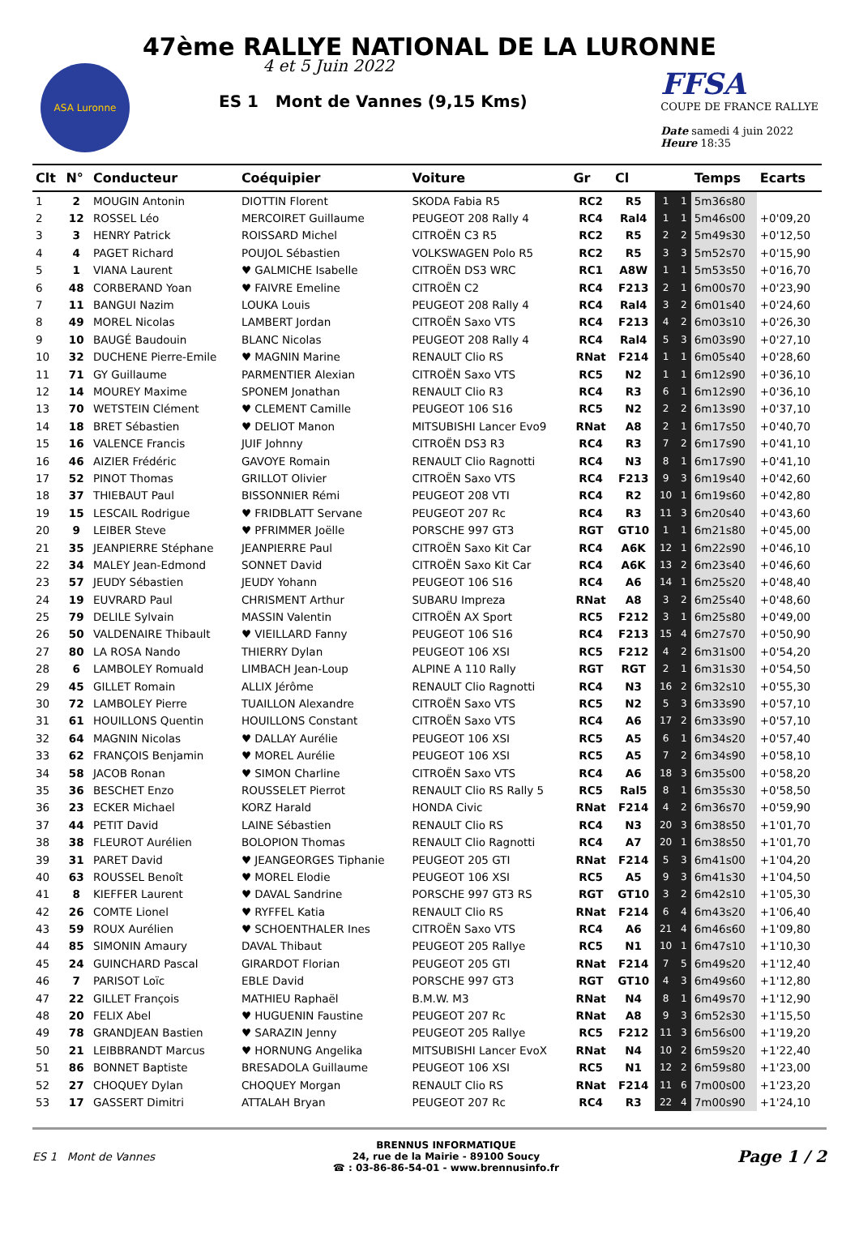47ème RALLYE NATIONAL DE LA LURONNE
ASA Luronne
4 et 5 Juin 2022
ES 1 Mont de Vannes (9,15 Kms)
FFSA
COUPE DE FRANCE RALLYE
Date samedi 4 juin 2022
Heure 18:35
| Clt | N° | Conducteur | Coéquipier | Voiture | Gr | Cl | | | Temps | Ecarts |
| --- | --- | --- | --- | --- | --- | --- | --- | --- | --- | --- |
| 1 | 2 | MOUGIN Antonin | DIOTTIN Florent | SKODA Fabia R5 | RC2 | R5 | 1 | 1 | 5m36s80 | |
| 2 | 12 | ROSSEL Léo | MERCOIRET Guillaume | PEUGEOT 208 Rally 4 | RC4 | Ral4 | 1 | 1 | 5m46s00 | +0'09,20 |
| 3 | 3 | HENRY Patrick | ROISSARD Michel | CITROËN C3 R5 | RC2 | R5 | 2 | 2 | 5m49s30 | +0'12,50 |
| 4 | 4 | PAGET Richard | POUJOL Sébastien | VOLKSWAGEN Polo R5 | RC2 | R5 | 3 | 3 | 5m52s70 | +0'15,90 |
| 5 | 1 | VIANA Laurent | ♥ GALMICHE Isabelle | CITROËN DS3 WRC | RC1 | A8W | 1 | 1 | 5m53s50 | +0'16,70 |
| 6 | 48 | CORBERAND Yoan | ♥ FAIVRE Emeline | CITROËN C2 | RC4 | F213 | 2 | 1 | 6m00s70 | +0'23,90 |
| 7 | 11 | BANGUI Nazim | LOUKA Louis | PEUGEOT 208 Rally 4 | RC4 | Ral4 | 3 | 2 | 6m01s40 | +0'24,60 |
| 8 | 49 | MOREL Nicolas | LAMBERT Jordan | CITROËN Saxo VTS | RC4 | F213 | 4 | 2 | 6m03s10 | +0'26,30 |
| 9 | 10 | BAUGÉ Baudouin | BLANC Nicolas | PEUGEOT 208 Rally 4 | RC4 | Ral4 | 5 | 3 | 6m03s90 | +0'27,10 |
| 10 | 32 | DUCHENE Pierre-Emile | ♥ MAGNIN Marine | RENAULT Clio RS | RNat | F214 | 1 | 1 | 6m05s40 | +0'28,60 |
| 11 | 71 | GY Guillaume | PARMENTIER Alexian | CITROËN Saxo VTS | RC5 | N2 | 1 | 1 | 6m12s90 | +0'36,10 |
| 12 | 14 | MOUREY Maxime | SPONEM Jonathan | RENAULT Clio R3 | RC4 | R3 | 6 | 1 | 6m12s90 | +0'36,10 |
| 13 | 70 | WETSTEIN Clément | ♥ CLEMENT Camille | PEUGEOT 106 S16 | RC5 | N2 | 2 | 2 | 6m13s90 | +0'37,10 |
| 14 | 18 | BRET Sébastien | ♥ DELIOT Manon | MITSUBISHI Lancer Evo9 | RNat | A8 | 2 | 1 | 6m17s50 | +0'40,70 |
| 15 | 16 | VALENCE Francis | JUIF Johnny | CITROËN DS3 R3 | RC4 | R3 | 7 | 2 | 6m17s90 | +0'41,10 |
| 16 | 46 | AIZIER Frédéric | GAVOYE Romain | RENAULT Clio Ragnotti | RC4 | N3 | 8 | 1 | 6m17s90 | +0'41,10 |
| 17 | 52 | PINOT Thomas | GRILLOT Olivier | CITROËN Saxo VTS | RC4 | F213 | 9 | 3 | 6m19s40 | +0'42,60 |
| 18 | 37 | THIEBAUT Paul | BISSONNIER Rémi | PEUGEOT 208 VTI | RC4 | R2 | 10 | 1 | 6m19s60 | +0'42,80 |
| 19 | 15 | LESCAIL Rodrigue | ♥ FRIDBLATT Servane | PEUGEOT 207 Rc | RC4 | R3 | 11 | 3 | 6m20s40 | +0'43,60 |
| 20 | 9 | LEIBER Steve | ♥ PFRIMMER Joëlle | PORSCHE 997 GT3 | RGT | GT10 | 1 | 1 | 6m21s80 | +0'45,00 |
| 21 | 35 | JEANPIERRE Stéphane | JEANPIERRE Paul | CITROËN Saxo Kit Car | RC4 | A6K | 12 | 1 | 6m22s90 | +0'46,10 |
| 22 | 34 | MALEY Jean-Edmond | SONNET David | CITROËN Saxo Kit Car | RC4 | A6K | 13 | 2 | 6m23s40 | +0'46,60 |
| 23 | 57 | JEUDY Sébastien | JEUDY Yohann | PEUGEOT 106 S16 | RC4 | A6 | 14 | 1 | 6m25s20 | +0'48,40 |
| 24 | 19 | EUVRARD Paul | CHRISMENT Arthur | SUBARU Impreza | RNat | A8 | 3 | 2 | 6m25s40 | +0'48,60 |
| 25 | 79 | DELILE Sylvain | MASSIN Valentin | CITROËN AX Sport | RC5 | F212 | 3 | 1 | 6m25s80 | +0'49,00 |
| 26 | 50 | VALDENAIRE Thibault | ♥ VIEILLARD Fanny | PEUGEOT 106 S16 | RC4 | F213 | 15 | 4 | 6m27s70 | +0'50,90 |
| 27 | 80 | LA ROSA Nando | THIERRY Dylan | PEUGEOT 106 XSI | RC5 | F212 | 4 | 2 | 6m31s00 | +0'54,20 |
| 28 | 6 | LAMBOLEY Romuald | LIMBACH Jean-Loup | ALPINE A 110 Rally | RGT | RGT | 2 | 1 | 6m31s30 | +0'54,50 |
| 29 | 45 | GILLET Romain | ALLIX Jérôme | RENAULT Clio Ragnotti | RC4 | N3 | 16 | 2 | 6m32s10 | +0'55,30 |
| 30 | 72 | LAMBOLEY Pierre | TUAILLON Alexandre | CITROËN Saxo VTS | RC5 | N2 | 5 | 3 | 6m33s90 | +0'57,10 |
| 31 | 61 | HOUILLONS Quentin | HOUILLONS Constant | CITROËN Saxo VTS | RC4 | A6 | 17 | 2 | 6m33s90 | +0'57,10 |
| 32 | 64 | MAGNIN Nicolas | ♥ DALLAY Aurélie | PEUGEOT 106 XSI | RC5 | A5 | 6 | 1 | 6m34s20 | +0'57,40 |
| 33 | 62 | FRANÇOIS Benjamin | ♥ MOREL Aurélie | PEUGEOT 106 XSI | RC5 | A5 | 7 | 2 | 6m34s90 | +0'58,10 |
| 34 | 58 | JACOB Ronan | ♥ SIMON Charline | CITROËN Saxo VTS | RC4 | A6 | 18 | 3 | 6m35s00 | +0'58,20 |
| 35 | 36 | BESCHET Enzo | ROUSSELET Pierrot | RENAULT Clio RS Rally 5 | RC5 | Ral5 | 8 | 1 | 6m35s30 | +0'58,50 |
| 36 | 23 | ECKER Michael | KORZ Harald | HONDA Civic | RNat | F214 | 4 | 2 | 6m36s70 | +0'59,90 |
| 37 | 44 | PETIT David | LAINE Sébastien | RENAULT Clio RS | RC4 | N3 | 20 | 3 | 6m38s50 | +1'01,70 |
| 38 | 38 | FLEUROT Aurélien | BOLOPION Thomas | RENAULT Clio Ragnotti | RC4 | A7 | 20 | 1 | 6m38s50 | +1'01,70 |
| 39 | 31 | PARET David | ♥ JEANGEORGES Tiphanie | PEUGEOT 205 GTI | RNat | F214 | 5 | 3 | 6m41s00 | +1'04,20 |
| 40 | 63 | ROUSSEL Benoît | ♥ MOREL Elodie | PEUGEOT 106 XSI | RC5 | A5 | 9 | 3 | 6m41s30 | +1'04,50 |
| 41 | 8 | KIEFFER Laurent | ♥ DAVAL Sandrine | PORSCHE 997 GT3 RS | RGT | GT10 | 3 | 2 | 6m42s10 | +1'05,30 |
| 42 | 26 | COMTE Lionel | ♥ RYFFEL Katia | RENAULT Clio RS | RNat | F214 | 6 | 4 | 6m43s20 | +1'06,40 |
| 43 | 59 | ROUX Aurélien | ♥ SCHOENTHALER Ines | CITROËN Saxo VTS | RC4 | A6 | 21 | 4 | 6m46s60 | +1'09,80 |
| 44 | 85 | SIMONIN Amaury | DAVAL Thibaut | PEUGEOT 205 Rallye | RC5 | N1 | 10 | 1 | 6m47s10 | +1'10,30 |
| 45 | 24 | GUINCHARD Pascal | GIRARDOT Florian | PEUGEOT 205 GTI | RNat | F214 | 7 | 5 | 6m49s20 | +1'12,40 |
| 46 | 7 | PARISOT Loïc | EBLE David | PORSCHE 997 GT3 | RGT | GT10 | 4 | 3 | 6m49s60 | +1'12,80 |
| 47 | 22 | GILLET François | MATHIEU Raphaël | B.M.W. M3 | RNat | N4 | 8 | 1 | 6m49s70 | +1'12,90 |
| 48 | 20 | FELIX Abel | ♥ HUGUENIN Faustine | PEUGEOT 207 Rc | RNat | A8 | 9 | 3 | 6m52s30 | +1'15,50 |
| 49 | 78 | GRANDJEAN Bastien | ♥ SARAZIN Jenny | PEUGEOT 205 Rallye | RC5 | F212 | 11 | 3 | 6m56s00 | +1'19,20 |
| 50 | 21 | LEIBBRANDT Marcus | ♥ HORNUNG Angelika | MITSUBISHI Lancer EvoX | RNat | N4 | 10 | 2 | 6m59s20 | +1'22,40 |
| 51 | 86 | BONNET Baptiste | BRESADOLA Guillaume | PEUGEOT 106 XSI | RC5 | N1 | 12 | 2 | 6m59s80 | +1'23,00 |
| 52 | 27 | CHOQUEY Dylan | CHOQUEY Morgan | RENAULT Clio RS | RNat | F214 | 11 | 6 | 7m00s00 | +1'23,20 |
| 53 | 17 | GASSERT Dimitri | ATTALAH Bryan | PEUGEOT 207 Rc | RC4 | R3 | 22 | 4 | 7m00s90 | +1'24,10 |
ES 1 Mont de Vannes BRENNUS INFORMATIQUE
24, rue de la Mairie - 89100 Soucy
☎ : 03-86-86-54-01 - www.brennusinfo.fr Page 1 / 2